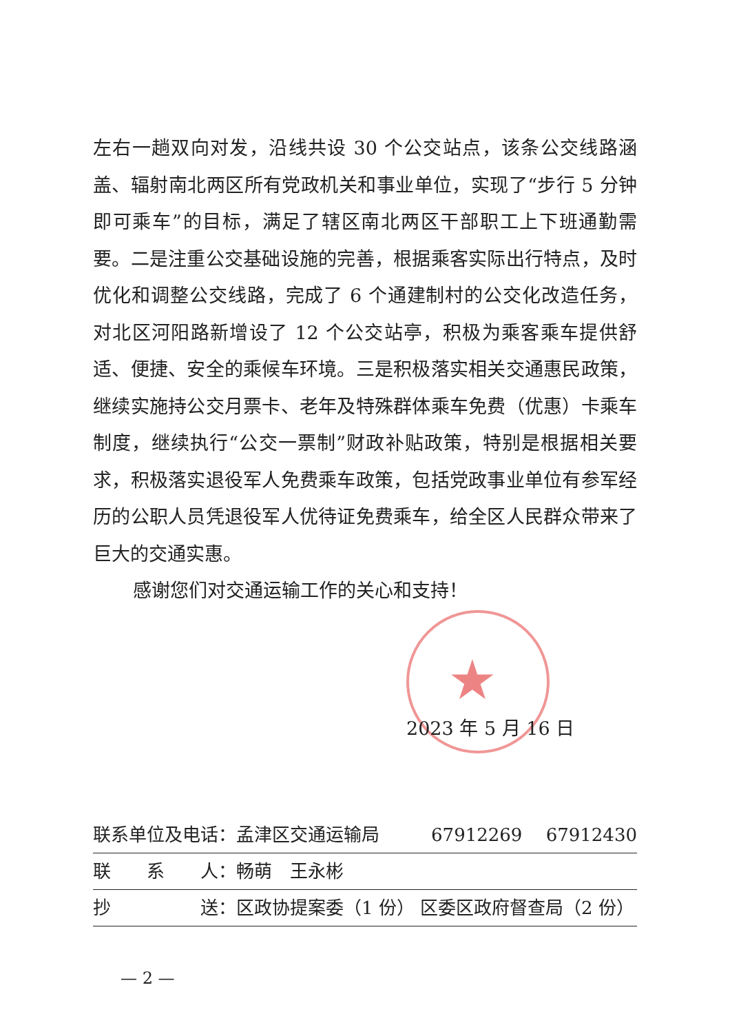左右一趟双向对发，沿线共设 30 个公交站点，该条公交线路涵盖、辐射南北两区所有党政机关和事业单位，实现了“步行 5 分钟即可乘车”的目标，满足了辖区南北两区干部职工上下班通勤需要。二是注重公交基础设施的完善，根据乘客实际出行特点，及时优化和调整公交线路，完成了 6 个通建制村的公交化改造任务，对北区河阳路新增设了 12 个公交站亭，积极为乘客乘车提供舒适、便捷、安全的乘候车环境。三是积极落实相关交通惠民政策，继续实施持公交月票卡、老年及特殊群体乘车免费（优惠）卡乘车制度，继续执行“公交一票制”财政补贴政策，特别是根据相关要求，积极落实退役军人免费乘车政策，包括党政事业单位有参军经历的公职人员凭退役军人优待证免费乘车，给全区人民群众带来了巨大的交通实惠。
感谢您们对交通运输工作的关心和支持！
★
2023 年 5 月 16 日
联系单位及电话：孟津区交通运输局 67912269　 67912430
联　　系　　人：畅萌　王永彬
抄　　　　　送：区政协提案委（1 份） 区委区政府督查局（2 份）
— 2 —